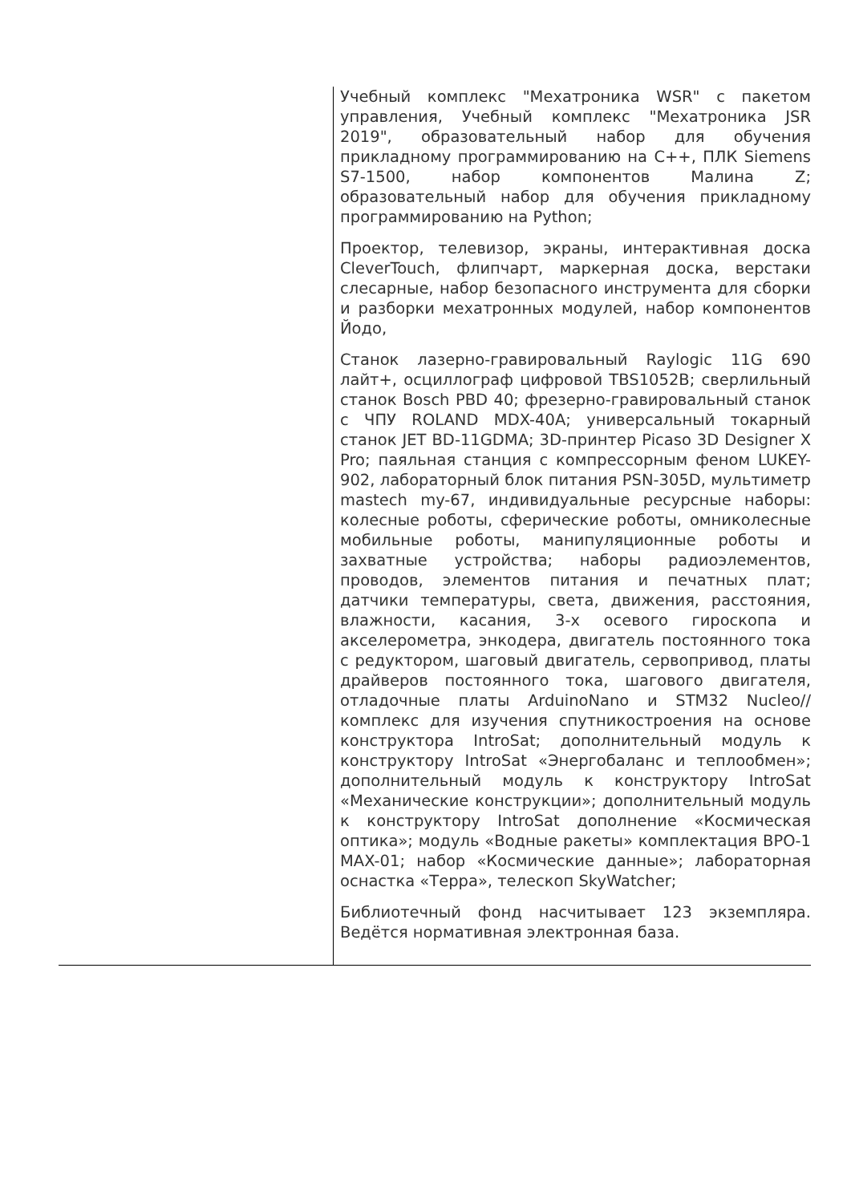| | Учебный комплекс "Мехатроника WSR" с пакетом управления, Учебный комплекс "Мехатроника JSR 2019", образовательный набор для обучения прикладному программированию на С++, ПЛК Siemens S7-1500, набор компонентов Малина Z; образовательный набор для обучения прикладному программированию на Python; Проектор, телевизор, экраны, интерактивная доска CleverTouch, флипчарт, маркерная доска, верстаки слесарные, набор безопасного инструмента для сборки и разборки мехатронных модулей, набор компонентов Йодо, Станок лазерно-гравировальный Raylogic 11G 690 лайт+, осциллограф цифровой TBS1052B; сверлильный станок Bosch PBD 40; фрезерно-гравировальный станок с ЧПУ ROLAND MDX-40A; универсальный токарный станок JET BD-11GDMA; 3D-принтер Picaso 3D Designer X Pro; паяльная станция с компрессорным феном LUKEY-902, лабораторный блок питания PSN-305D, мультиметр mastech my-67, индивидуальные ресурсные наборы: колесные роботы, сферические роботы, омниколесные мобильные роботы, манипуляционные роботы и захватные устройства; наборы радиоэлементов, проводов, элементов питания и печатных плат; датчики температуры, света, движения, расстояния, влажности, касания, 3-х осевого гироскопа и акселерометра, энкодера, двигатель постоянного тока с редуктором, шаговый двигатель, сервопривод, платы драйверов постоянного тока, шагового двигателя, отладочные платы ArduinoNano и STM32 Nucleo//комплекс для изучения спутникостроения на основе конструктора IntroSat; дополнительный модуль к конструктору IntroSat «Энергобаланс и теплообмен»; дополнительный модуль к конструктору IntroSat «Механические конструкции»; дополнительный модуль к конструктору IntroSat дополнение «Космическая оптика»; модуль «Водные ракеты» комплектация ВРО-1 MAX-01; набор «Космические данные»; лабораторная оснастка «Терра», телескоп SkyWatcher; Библиотечный фонд насчитывает 123 экземпляра. Ведётся нормативная электронная база. |